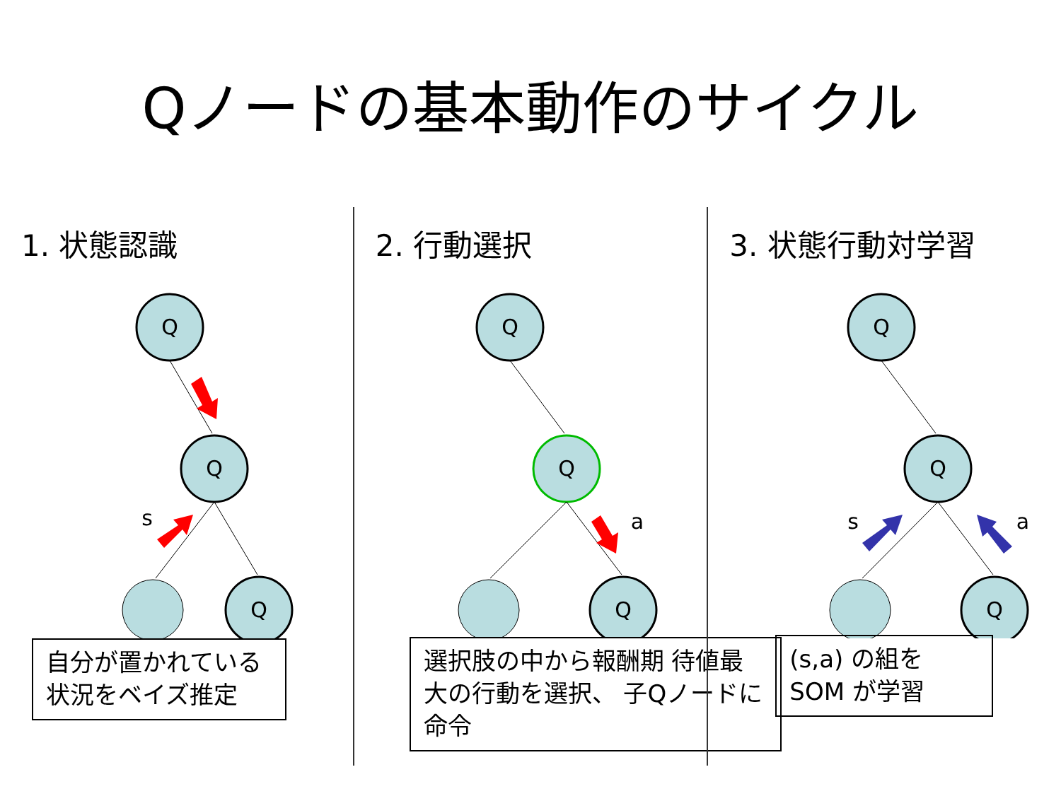Qノードの基本動作のサイクル
1. 状態認識
Q
Q
Q
s
自分が置かれている 状況をベイズ推定
2. 行動選択
Q
Q
Q
a
選択肢の中から報酬期 待値最大の行動を選択、 子Qノードに命令
3. 状態行動対学習
Q
Q
Q
s
a
(s,a) の組を SOM が学習